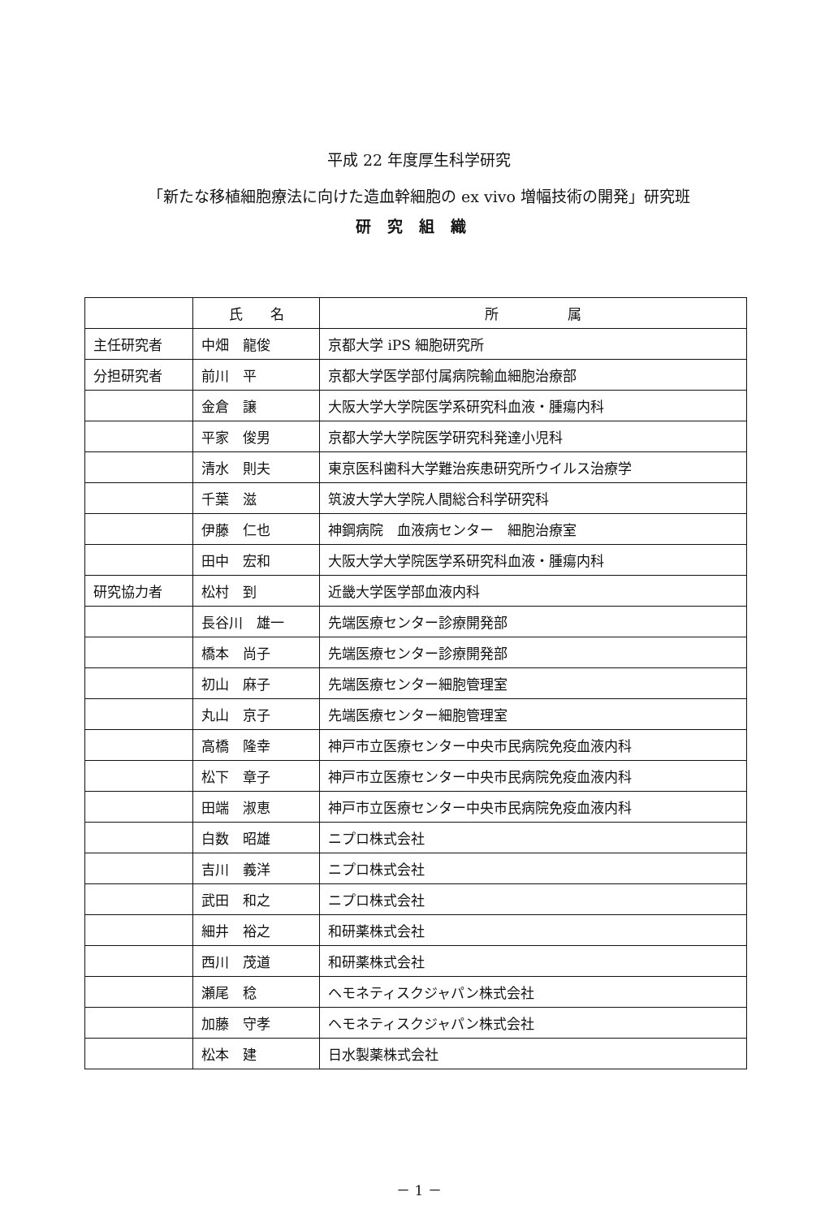平成 22 年度厚生科学研究
「新たな移植細胞療法に向けた造血幹細胞の ex vivo 増幅技術の開発」研究班
研究組織
| | 氏 名 | 所 属 |
| --- | --- | --- |
| 主任研究者 | 中畑 龍俊 | 京都大学 iPS 細胞研究所 |
| 分担研究者 | 前川 平 | 京都大学医学部付属病院輸血細胞治療部 |
| | 金倉 譲 | 大阪大学大学院医学系研究科血液・腫瘍内科 |
| | 平家 俊男 | 京都大学大学院医学研究科発達小児科 |
| | 清水 則夫 | 東京医科歯科大学難治疾患研究所ウイルス治療学 |
| | 千葉 滋 | 筑波大学大学院人間総合科学研究科 |
| | 伊藤 仁也 | 神鋼病院 血液病センター 細胞治療室 |
| | 田中 宏和 | 大阪大学大学院医学系研究科血液・腫瘍内科 |
| 研究協力者 | 松村 到 | 近畿大学医学部血液内科 |
| | 長谷川 雄一 | 先端医療センター診療開発部 |
| | 橋本 尚子 | 先端医療センター診療開発部 |
| | 初山 麻子 | 先端医療センター細胞管理室 |
| | 丸山 京子 | 先端医療センター細胞管理室 |
| | 高橋 隆幸 | 神戸市立医療センター中央市民病院免疫血液内科 |
| | 松下 章子 | 神戸市立医療センター中央市民病院免疫血液内科 |
| | 田端 淑恵 | 神戸市立医療センター中央市民病院免疫血液内科 |
| | 白数 昭雄 | ニプロ株式会社 |
| | 吉川 義洋 | ニプロ株式会社 |
| | 武田 和之 | ニプロ株式会社 |
| | 細井 裕之 | 和研薬株式会社 |
| | 西川 茂道 | 和研薬株式会社 |
| | 瀬尾 稔 | ヘモネティスクジャパン株式会社 |
| | 加藤 守孝 | ヘモネティスクジャパン株式会社 |
| | 松本 建 | 日水製薬株式会社 |
－ 1 －